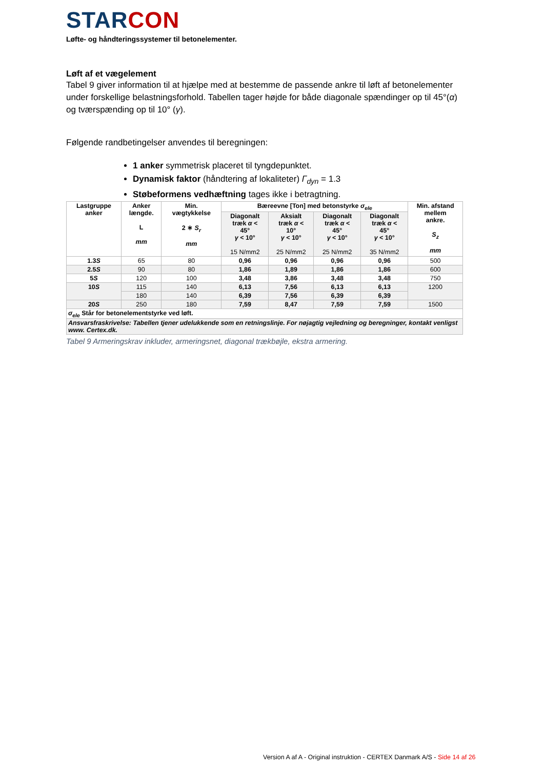STARCON
Løfte- og håndteringssystemer til betonelementer.
Løft af et vægelement
Tabel 9 giver information til at hjælpe med at bestemme de passende ankre til løft af betonelementer under forskellige belastningsforhold. Tabellen tager højde for både diagonale spændinger op til 45°(α) og tværspænding op til 10° (γ).
Følgende randbetingelser anvendes til beregningen:
1 anker symmetrisk placeret til tyngdepunktet.
Dynamisk faktor (håndtering af lokaliteter) Γ<sub>dyn</sub> = 1.3
Støbeformens vedhæftning tages ikke i betragtning.
| Lastgruppe anker | Anker længde. L mm | Min. vægtykkelse 2 ∗ S<sub>r</sub> mm | Bæreevne [Ton] med betonstyrke σ<sub>ele</sub> | | | | Min. afstand mellem ankre. S<sub>z</sub> mm |
| --- | --- | --- | --- | --- | --- | --- | --- |
| | | | Diagonalt træk α < 45° γ < 10° 15 N/mm2 | Aksialt træk α < 10° γ < 10° 25 N/mm2 | Diagonalt træk α < 45° γ < 10° 25 N/mm2 | Diagonalt træk α < 45° γ < 10° 35 N/mm2 | |
| 1.3 S | 65 | 80 | 0,96 | 0,96 | 0,96 | 0,96 | 500 |
| 2.5 S | 90 | 80 | 1,86 | 1,89 | 1,86 | 1,86 | 600 |
| 5 S | 120 | 100 | 3,48 | 3,86 | 3,48 | 3,48 | 750 |
| 10 S | 115 | 140 | 6,13 | 7,56 | 6,13 | 6,13 | 1200 |
| | 180 | 140 | 6,39 | 7,56 | 6,39 | 6,39 | |
| 20 S | 250 | 180 | 7,59 | 8,47 | 7,59 | 7,59 | 1500 |
| σ<sub>ele</sub> Står for betonelementstyrke ved løft. | | | | | | | |
| Ansvarsfraskrivelse: Tabellen tjener udelukkende som en retningslinje. For nøjagtig vejledning og beregninger, kontakt venligst www. Certex.dk. | | | | | | | |
Tabel 9 Armeringskrav inkluder, armeringsnet, diagonal trækbøjle, ekstra armering.
Version A af A - Original instruktion - CERTEX Danmark A/S - Side 14 af 26